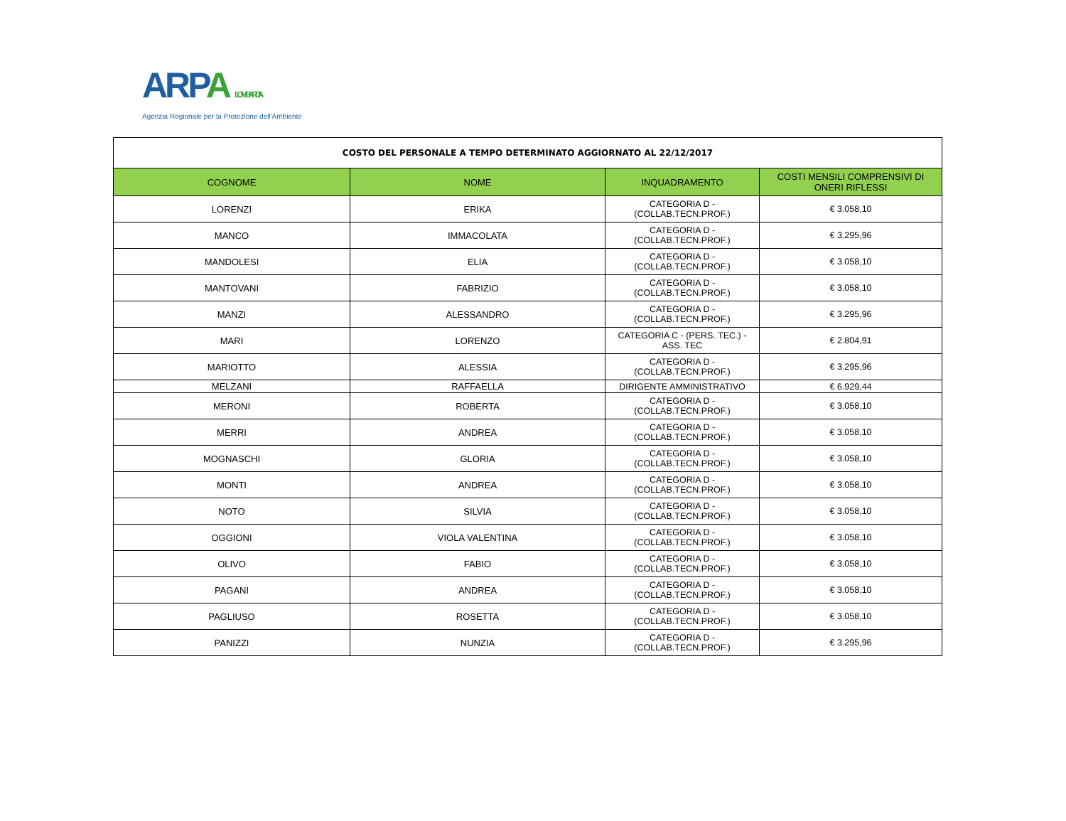ARPA LOMBARDIA
Agenzia Regionale per la Protezione dell'Ambiente
| COSTO DEL PERSONALE A TEMPO DETERMINATO AGGIORNATO AL 22/12/2017 | | | |
| COGNOME | NOME | INQUADRAMENTO | COSTI MENSILI COMPRENSIVI DI ONERI RIFLESSI |
| LORENZI | ERIKA | CATEGORIA D - (COLLAB.TECN.PROF.) | € 3.058,10 |
| MANCO | IMMACOLATA | CATEGORIA D - (COLLAB.TECN.PROF.) | € 3.295,96 |
| MANDOLESI | ELIA | CATEGORIA D - (COLLAB.TECN.PROF.) | € 3.058,10 |
| MANTOVANI | FABRIZIO | CATEGORIA D - (COLLAB.TECN.PROF.) | € 3.058,10 |
| MANZI | ALESSANDRO | CATEGORIA D - (COLLAB.TECN.PROF.) | € 3.295,96 |
| MARI | LORENZO | CATEGORIA C - (PERS. TEC.) - ASS. TEC | € 2.804,91 |
| MARIOTTO | ALESSIA | CATEGORIA D - (COLLAB.TECN.PROF.) | € 3.295,96 |
| MELZANI | RAFFAELLA | DIRIGENTE AMMINISTRATIVO | € 6.929,44 |
| MERONI | ROBERTA | CATEGORIA D - (COLLAB.TECN.PROF.) | € 3.058,10 |
| MERRI | ANDREA | CATEGORIA D - (COLLAB.TECN.PROF.) | € 3.058,10 |
| MOGNASCHI | GLORIA | CATEGORIA D - (COLLAB.TECN.PROF.) | € 3.058,10 |
| MONTI | ANDREA | CATEGORIA D - (COLLAB.TECN.PROF.) | € 3.058,10 |
| NOTO | SILVIA | CATEGORIA D - (COLLAB.TECN.PROF.) | € 3.058,10 |
| OGGIONI | VIOLA VALENTINA | CATEGORIA D - (COLLAB.TECN.PROF.) | € 3.058,10 |
| OLIVO | FABIO | CATEGORIA D - (COLLAB.TECN.PROF.) | € 3.058,10 |
| PAGANI | ANDREA | CATEGORIA D - (COLLAB.TECN.PROF.) | € 3.058,10 |
| PAGLIUSO | ROSETTA | CATEGORIA D - (COLLAB.TECN.PROF.) | € 3.058,10 |
| PANIZZI | NUNZIA | CATEGORIA D - (COLLAB.TECN.PROF.) | € 3.295,96 |